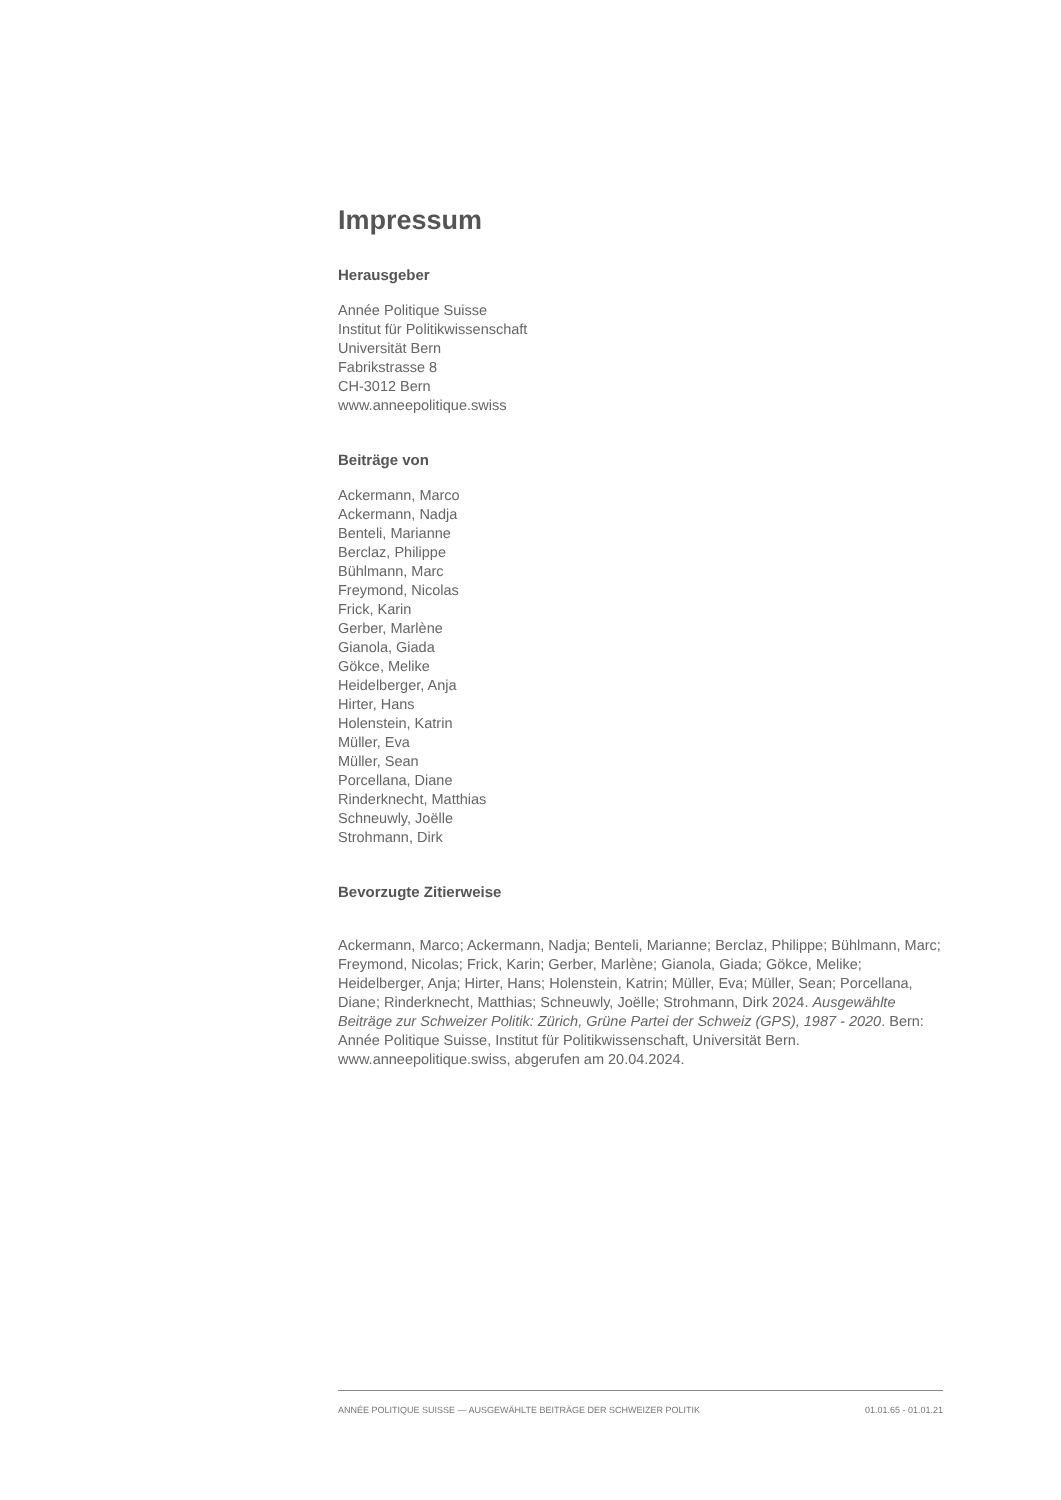Impressum
Herausgeber
Année Politique Suisse
Institut für Politikwissenschaft
Universität Bern
Fabrikstrasse 8
CH-3012 Bern
www.anneepolitique.swiss
Beiträge von
Ackermann, Marco
Ackermann, Nadja
Benteli, Marianne
Berclaz, Philippe
Bühlmann, Marc
Freymond, Nicolas
Frick, Karin
Gerber, Marlène
Gianola, Giada
Gökce, Melike
Heidelberger, Anja
Hirter, Hans
Holenstein, Katrin
Müller, Eva
Müller, Sean
Porcellana, Diane
Rinderknecht, Matthias
Schneuwly, Joëlle
Strohmann, Dirk
Bevorzugte Zitierweise
Ackermann, Marco; Ackermann, Nadja; Benteli, Marianne; Berclaz, Philippe; Bühlmann, Marc; Freymond, Nicolas; Frick, Karin; Gerber, Marlène; Gianola, Giada; Gökce, Melike; Heidelberger, Anja; Hirter, Hans; Holenstein, Katrin; Müller, Eva; Müller, Sean; Porcellana, Diane; Rinderknecht, Matthias; Schneuwly, Joëlle; Strohmann, Dirk 2024. Ausgewählte Beiträge zur Schweizer Politik: Zürich, Grüne Partei der Schweiz (GPS), 1987 - 2020. Bern: Année Politique Suisse, Institut für Politikwissenschaft, Universität Bern. www.anneepolitique.swiss, abgerufen am 20.04.2024.
ANNÉE POLITIQUE SUISSE — AUSGEWÄHLTE BEITRÄGE DER SCHWEIZER POLITIK 01.01.65 - 01.01.21